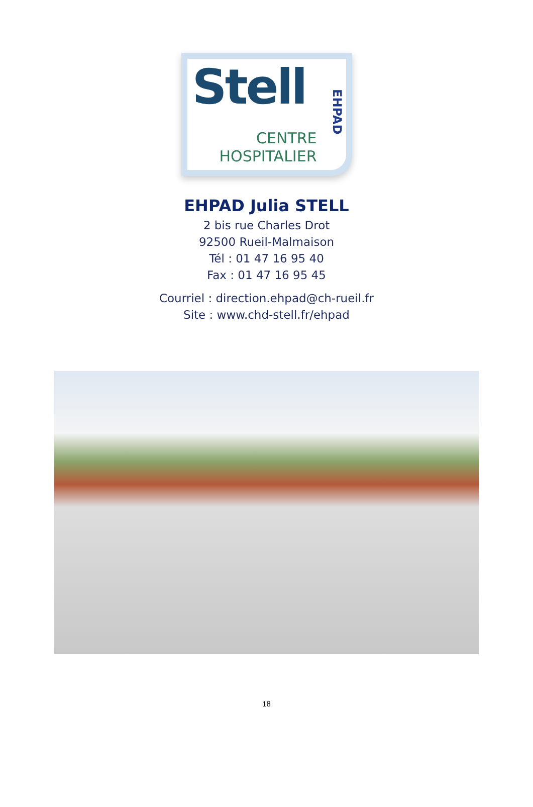Stell
CENTRE
HOSPITALIER
EHPAD
EHPAD Julia STELL
2 bis rue Charles Drot
92500 Rueil-Malmaison
Tél : 01 47 16 95 40
Fax : 01 47 16 95 45
Courriel : direction.ehpad@ch-rueil.fr
Site : www.chd-stell.fr/ehpad
18